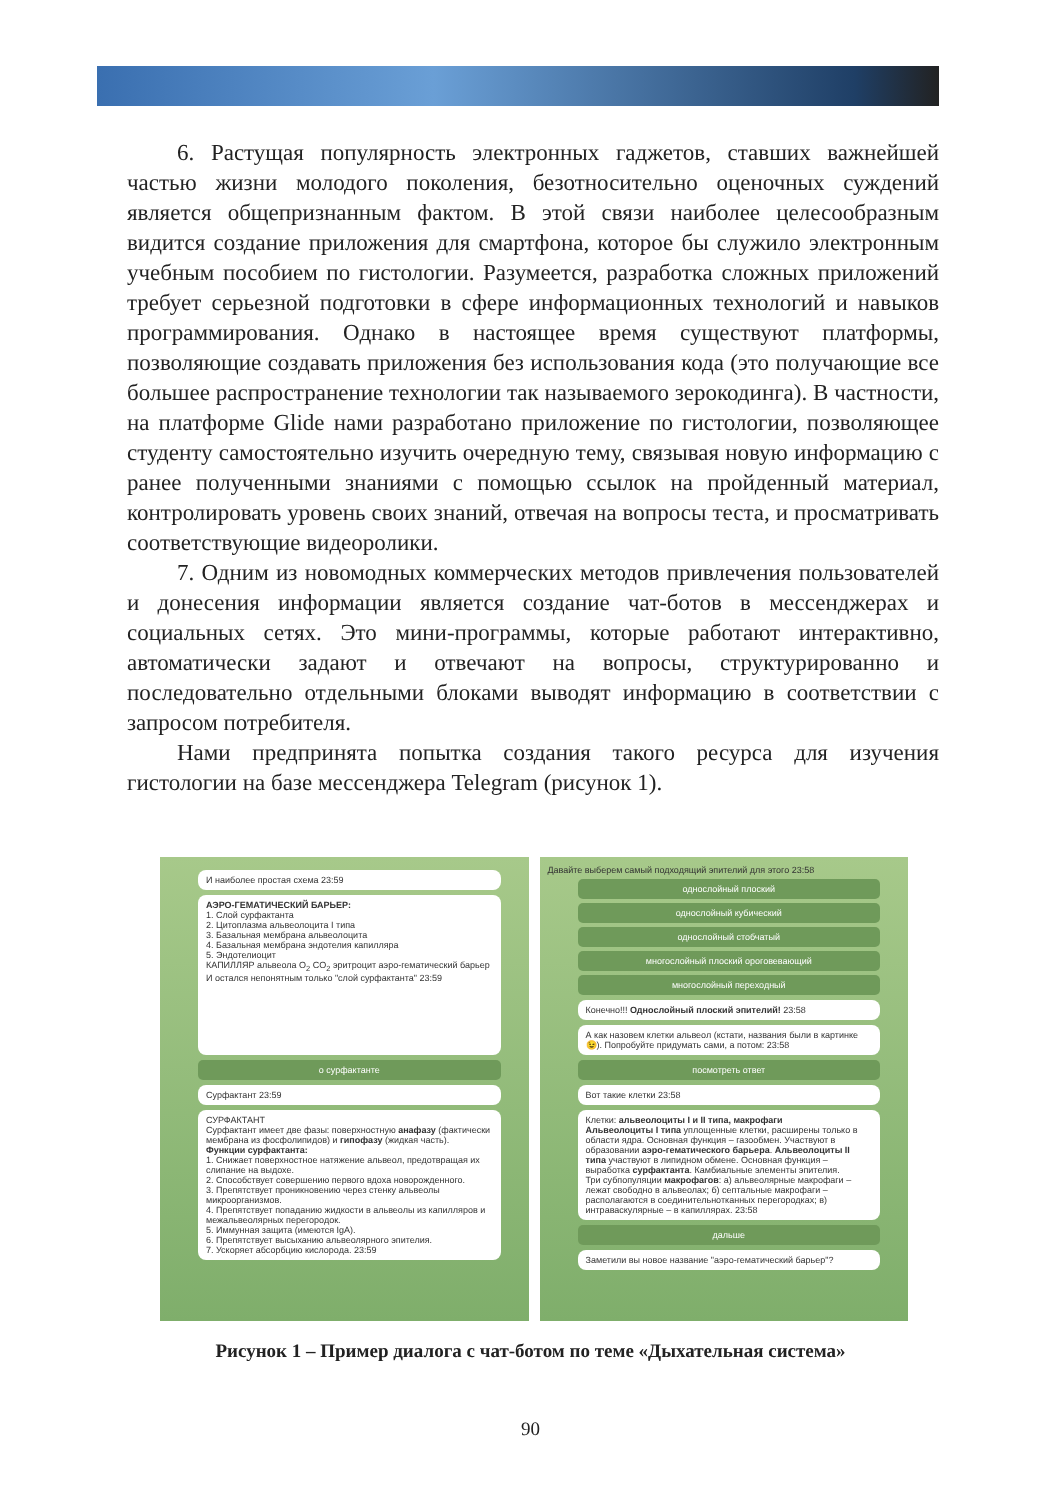6. Растущая популярность электронных гаджетов, ставших важнейшей частью жизни молодого поколения, безотносительно оценочных суждений является общепризнанным фактом. В этой связи наиболее целесообразным видится создание приложения для смартфона, которое бы служило электронным учебным пособием по гистологии. Разумеется, разработка сложных приложений требует серьезной подготовки в сфере информационных технологий и навыков программирования. Однако в настоящее время существуют платформы, позволяющие создавать приложения без использования кода (это получающие все большее распространение технологии так называемого зерокодинга). В частности, на платформе Glide нами разработано приложение по гистологии, позволяющее студенту самостоятельно изучить очередную тему, связывая новую информацию с ранее полученными знаниями с помощью ссылок на пройденный материал, контролировать уровень своих знаний, отвечая на вопросы теста, и просматривать соответствующие видеоролики.
7. Одним из новомодных коммерческих методов привлечения пользователей и донесения информации является создание чат-ботов в мессенджерах и социальных сетях. Это мини-программы, которые работают интерактивно, автоматически задают и отвечают на вопросы, структурированно и последовательно отдельными блоками выводят информацию в соответствии с запросом потребителя.
Нами предпринята попытка создания такого ресурса для изучения гистологии на базе мессенджера Telegram (рисунок 1).
И наиболее простая схема 23:59
АЭРО-ГЕМАТИЧЕСКИЙ БАРЬЕР:
1. Слой сурфактанта
2. Цитоплазма альвеолоцита I типа
3. Базальная мембрана альвеолоцита
4. Базальная мембрана эндотелия капилляра
5. Эндотелиоцит
КАПИЛЛЯР альвеола O<sub>2</sub> CO<sub>2</sub> эритроцит аэро-гематический барьер
И остался непонятным только "слой сурфактанта" 23:59
о сурфактанте
Сурфактант 23:59
СУРФАКТАНТ
Сурфактант имеет две фазы: поверхностную анафазу (фактически мембрана из фосфолипидов) и гипофазу (жидкая часть).
Функции сурфактанта:
1. Снижает поверхностное натяжение альвеол, предотвращая их слипание на выдохе.
2. Способствует совершению первого вдоха новорожденного.
3. Препятствует проникновению через стенку альвеолы микроорганизмов.
4. Препятствует попаданию жидкости в альвеолы из капилляров и межальвеолярных перегородок.
5. Иммунная защита (имеются IgA).
6. Препятствует высыханию альвеолярного эпителия.
7. Ускоряет абсорбцию кислорода. 23:59
Давайте выберем самый подходящий эпителий для этого 23:58
однослойный плоский
однослойный кубический
однослойный стобчатый
многослойный плоский ороговевающий
многослойный переходный
Конечно!!! Однослойный плоский эпителий! 23:58
А как назовем клетки альвеол (кстати, названия были в картинке 😉). Попробуйте придумать сами, а потом: 23:58
посмотреть ответ
Вот такие клетки 23:58
Клетки: альвеолоциты I и II типа, макрофаги
Альвеолоциты I типа уплощенные клетки, расширены только в области ядра. Основная функция – газообмен. Участвуют в образовании аэро-гематического барьера. Альвеолоциты II типа участвуют в липидном обмене. Основная функция – выработка сурфактанта. Камбиальные элементы эпителия.
Три субпопуляции макрофагов: а) альвеолярные макрофаги – лежат свободно в альвеолах; б) септальные макрофаги – располагаются в соединительнотканных перегородках; в) интраваскулярные – в капиллярах. 23:58
дальше
Заметили вы новое название "аэро-гематический барьер"?
Рисунок 1 – Пример диалога с чат-ботом по теме «Дыхательная система»
90